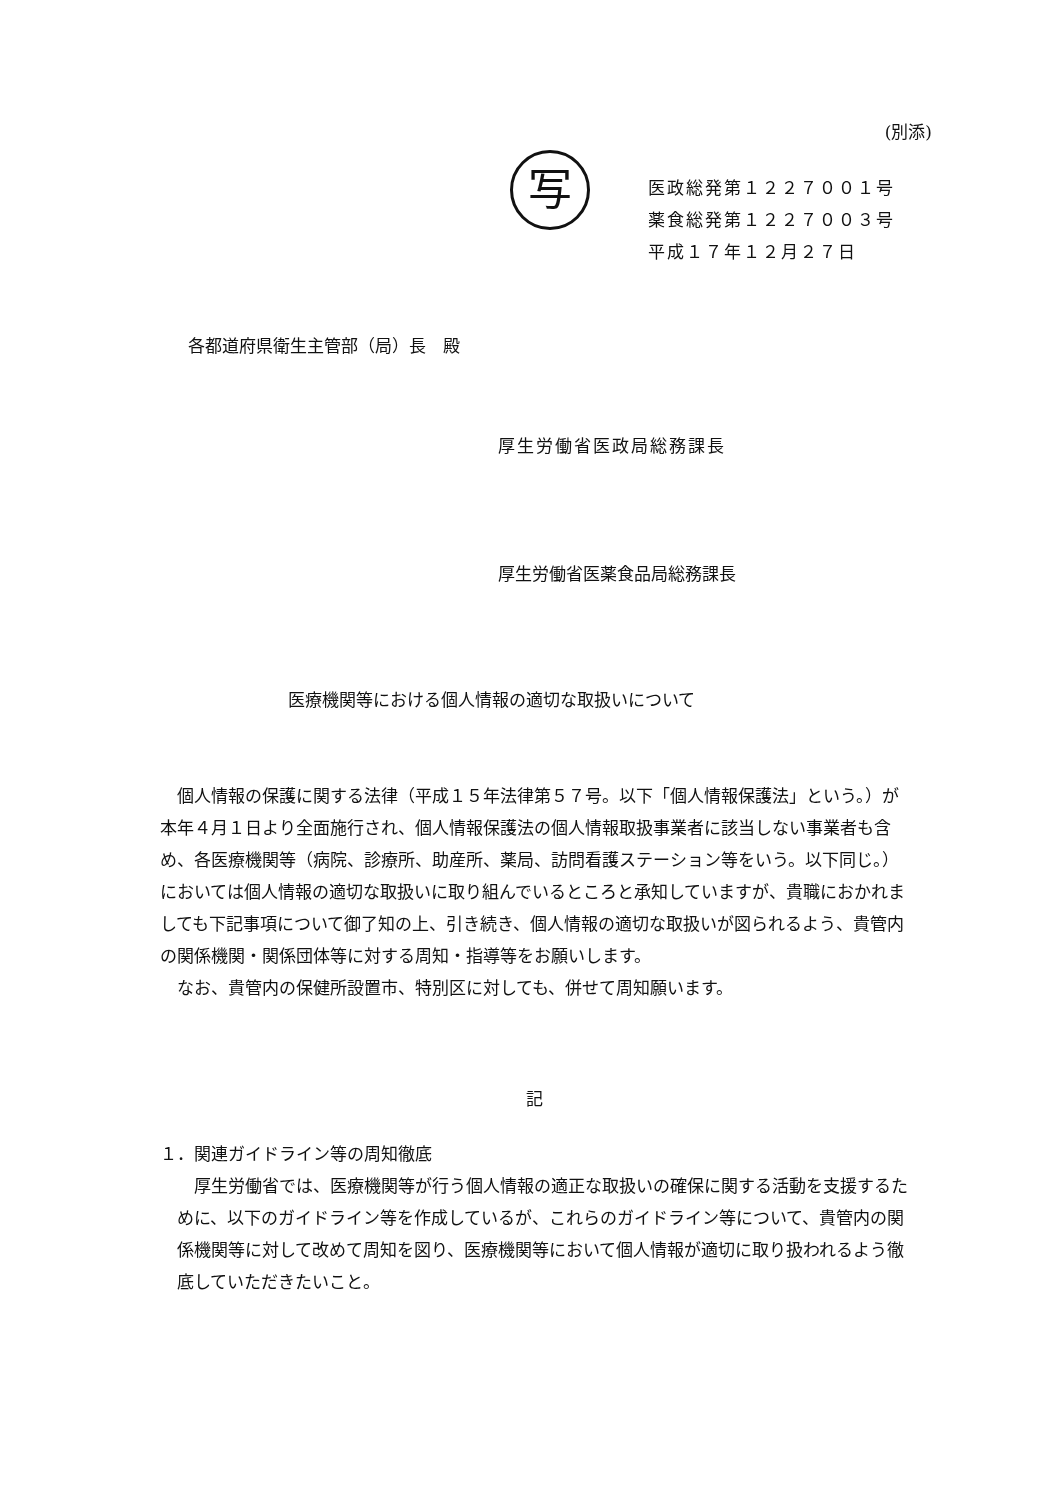(別添)
写
医政総発第１２２７００１号
薬食総発第１２２７００３号
平成１７年１２月２７日
各都道府県衛生主管部（局）長　殿
厚生労働省医政局総務課長
厚生労働省医薬食品局総務課長
医療機関等における個人情報の適切な取扱いについて
個人情報の保護に関する法律（平成１５年法律第５７号。以下「個人情報保護法」という。）が本年４月１日より全面施行され、個人情報保護法の個人情報取扱事業者に該当しない事業者も含め、各医療機関等（病院、診療所、助産所、薬局、訪問看護ステーション等をいう。以下同じ。）においては個人情報の適切な取扱いに取り組んでいるところと承知していますが、貴職におかれましても下記事項について御了知の上、引き続き、個人情報の適切な取扱いが図られるよう、貴管内の関係機関・関係団体等に対する周知・指導等をお願いします。
なお、貴管内の保健所設置市、特別区に対しても、併せて周知願います。
記
１．関連ガイドライン等の周知徹底
厚生労働省では、医療機関等が行う個人情報の適正な取扱いの確保に関する活動を支援するために、以下のガイドライン等を作成しているが、これらのガイドライン等について、貴管内の関係機関等に対して改めて周知を図り、医療機関等において個人情報が適切に取り扱われるよう徹底していただきたいこと。